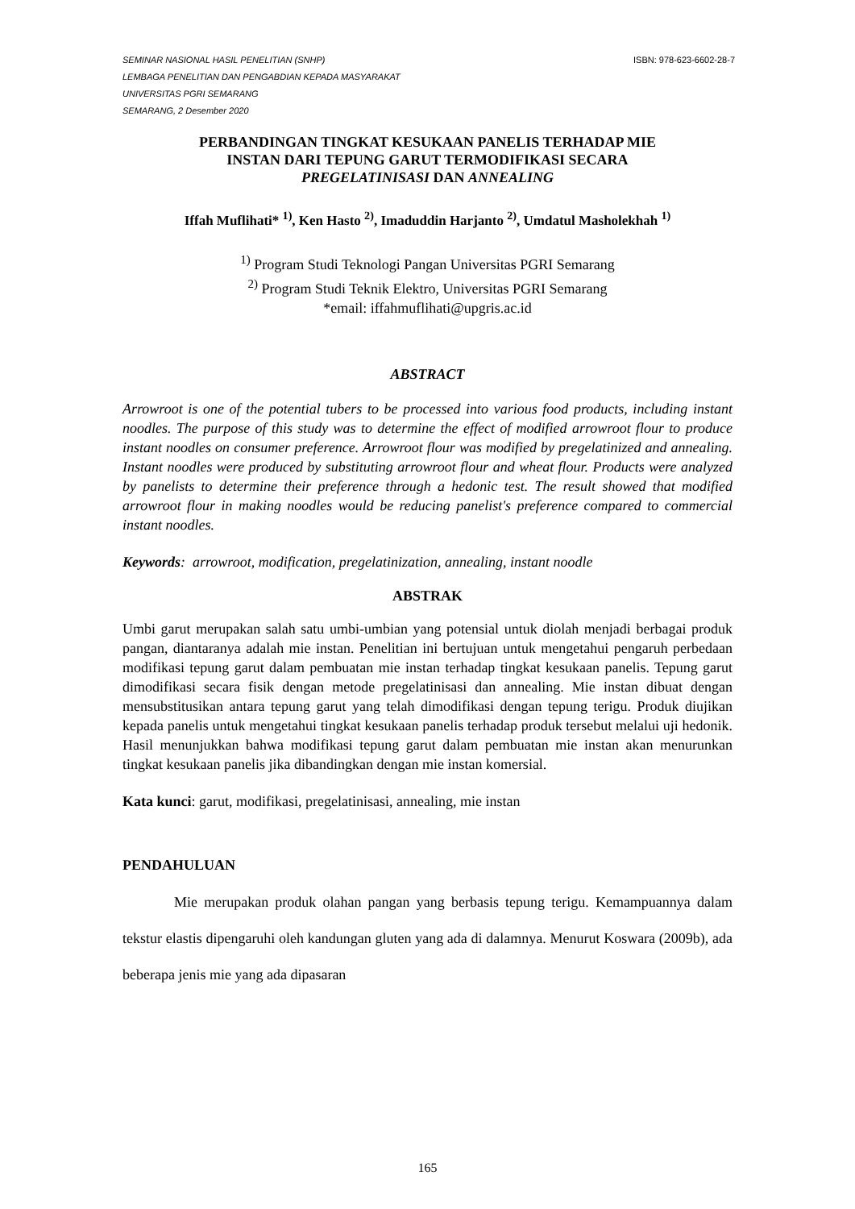ISBN: 978-623-6602-28-7 SEMINAR NASIONAL HASIL PENELITIAN (SNHP)
LEMBAGA PENELITIAN DAN PENGABDIAN KEPADA MASYARAKAT
UNIVERSITAS PGRI SEMARANG
SEMARANG, 2 Desember 2020
PERBANDINGAN TINGKAT KESUKAAN PANELIS TERHADAP MIE
INSTAN DARI TEPUNG GARUT TERMODIFIKASI SECARA
PREGELATINISASI DAN ANNEALING
Iffah Muflihati* <sup>1)</sup>, Ken Hasto <sup>2)</sup>, Imaduddin Harjanto <sup>2)</sup>, Umdatul Masholekhah <sup>1)</sup>
<sup>1)</sup> Program Studi Teknologi Pangan Universitas PGRI Semarang
<sup>2)</sup> Program Studi Teknik Elektro, Universitas PGRI Semarang
*email: iffahmuflihati@upgris.ac.id
ABSTRACT
Arrowroot is one of the potential tubers to be processed into various food products, including instant noodles. The purpose of this study was to determine the effect of modified arrowroot flour to produce instant noodles on consumer preference. Arrowroot flour was modified by pregelatinized and annealing. Instant noodles were produced by substituting arrowroot flour and wheat flour. Products were analyzed by panelists to determine their preference through a hedonic test. The result showed that modified arrowroot flour in making noodles would be reducing panelist's preference compared to commercial instant noodles.
Keywords: arrowroot, modification, pregelatinization, annealing, instant noodle
ABSTRAK
Umbi garut merupakan salah satu umbi-umbian yang potensial untuk diolah menjadi berbagai produk pangan, diantaranya adalah mie instan. Penelitian ini bertujuan untuk mengetahui pengaruh perbedaan modifikasi tepung garut dalam pembuatan mie instan terhadap tingkat kesukaan panelis. Tepung garut dimodifikasi secara fisik dengan metode pregelatinisasi dan annealing. Mie instan dibuat dengan mensubstitusikan antara tepung garut yang telah dimodifikasi dengan tepung terigu. Produk diujikan kepada panelis untuk mengetahui tingkat kesukaan panelis terhadap produk tersebut melalui uji hedonik. Hasil menunjukkan bahwa modifikasi tepung garut dalam pembuatan mie instan akan menurunkan tingkat kesukaan panelis jika dibandingkan dengan mie instan komersial.
Kata kunci: garut, modifikasi, pregelatinisasi, annealing, mie instan
PENDAHULUAN
Mie merupakan produk olahan pangan yang berbasis tepung terigu. Kemampuannya dalam tekstur elastis dipengaruhi oleh kandungan gluten yang ada di dalamnya. Menurut Koswara (2009b), ada beberapa jenis mie yang ada dipasaran
165